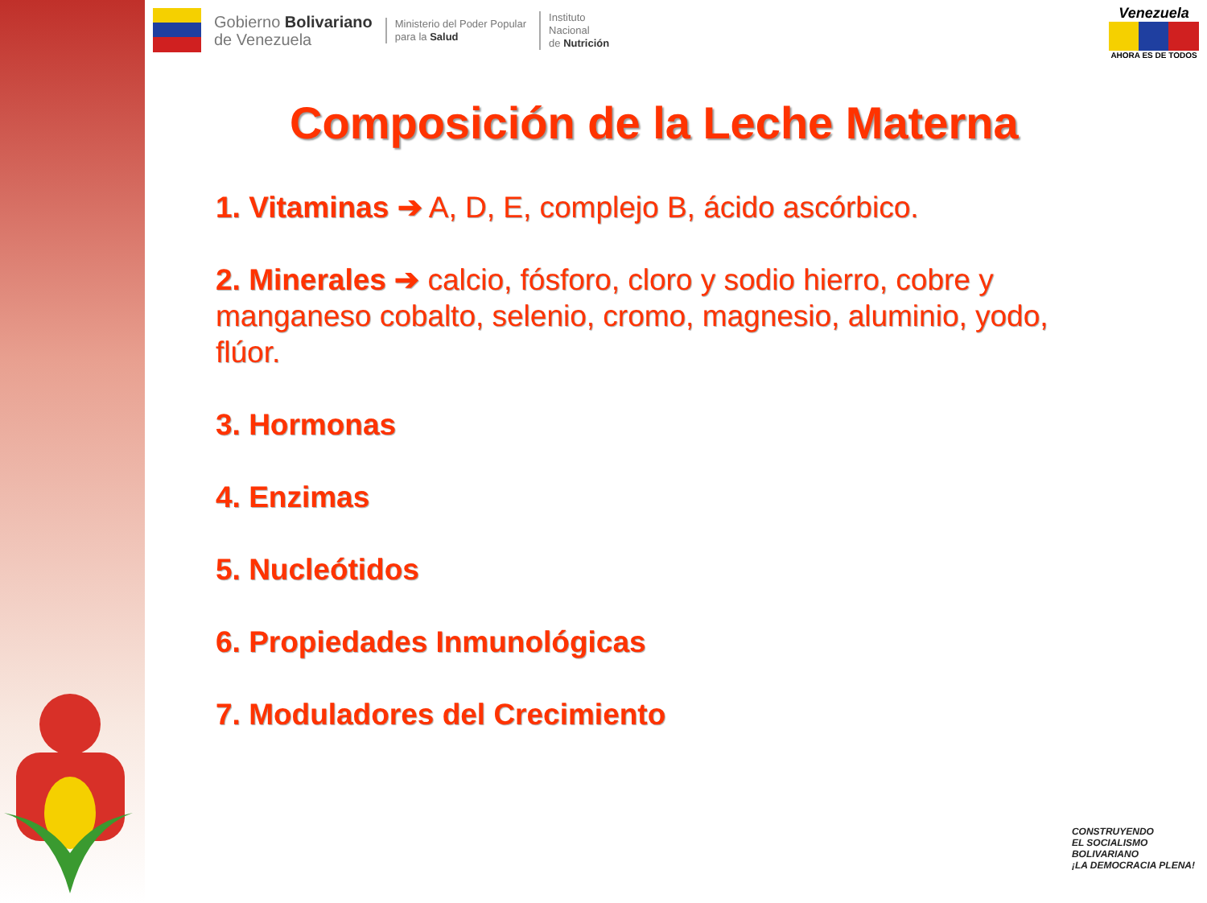Gobierno Bolivariano
de Venezuela
Ministerio del Poder Popular
para la Salud
Instituto
Nacional
de Nutrición
Venezuela
AHORA ES DE TODOS
Composición de la Leche Materna
1. Vitaminas ➔ A, D, E, complejo B, ácido ascórbico.
2. Minerales ➔ calcio, fósforo, cloro y sodio hierro, cobre y manganeso cobalto, selenio, cromo, magnesio, aluminio, yodo, flúor.
3. Hormonas
4. Enzimas
5. Nucleótidos
6. Propiedades Inmunológicas
7. Moduladores del Crecimiento
CONSTRUYENDO
EL SOCIALISMO
BOLIVARIANO
¡LA DEMOCRACIA PLENA!